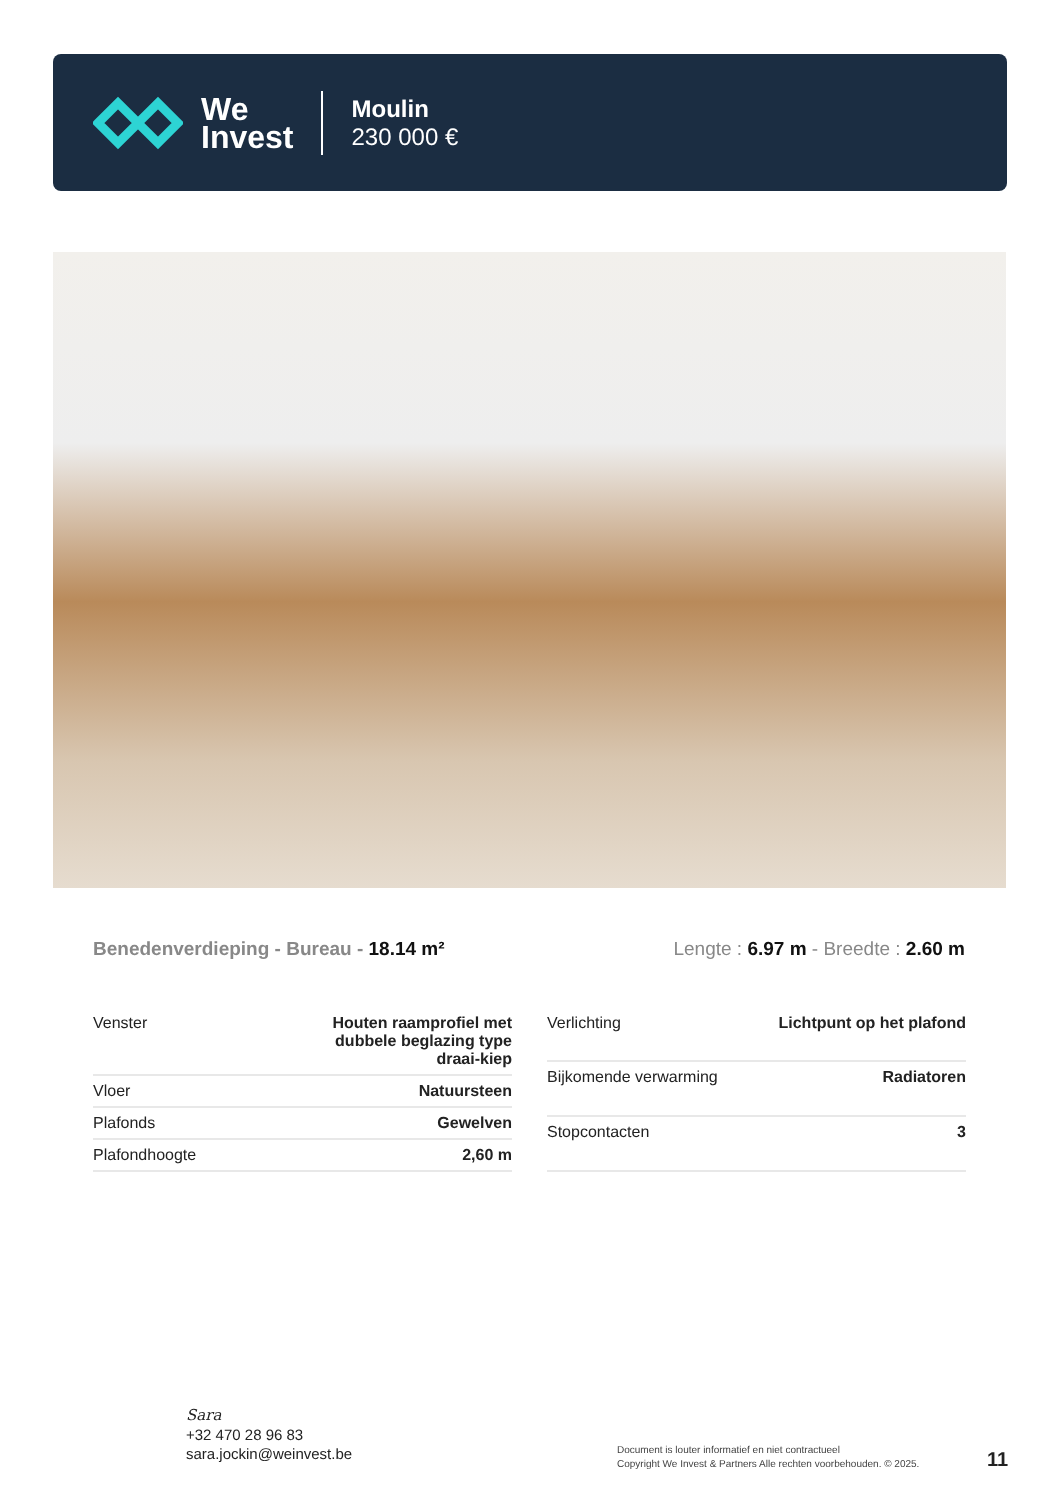We
Invest
Moulin
230 000 €
Benedenverdieping - Bureau - 18.14 m²
Lengte : 6.97 m - Breedte : 2.60 m
| Venster | Houten raamprofiel met dubbele beglazing type draai-kiep |
| Vloer | Natuursteen |
| Plafonds | Gewelven |
| Plafondhoogte | 2,60 m |
| Verlichting | Lichtpunt op het plafond |
| Bijkomende verwarming | Radiatoren |
| Stopcontacten | 3 |
Sara
+32 470 28 96 83
sara.jockin@weinvest.be
Document is louter informatief en niet contractueel
Copyright We Invest & Partners Alle rechten voorbehouden. © 2025.
11